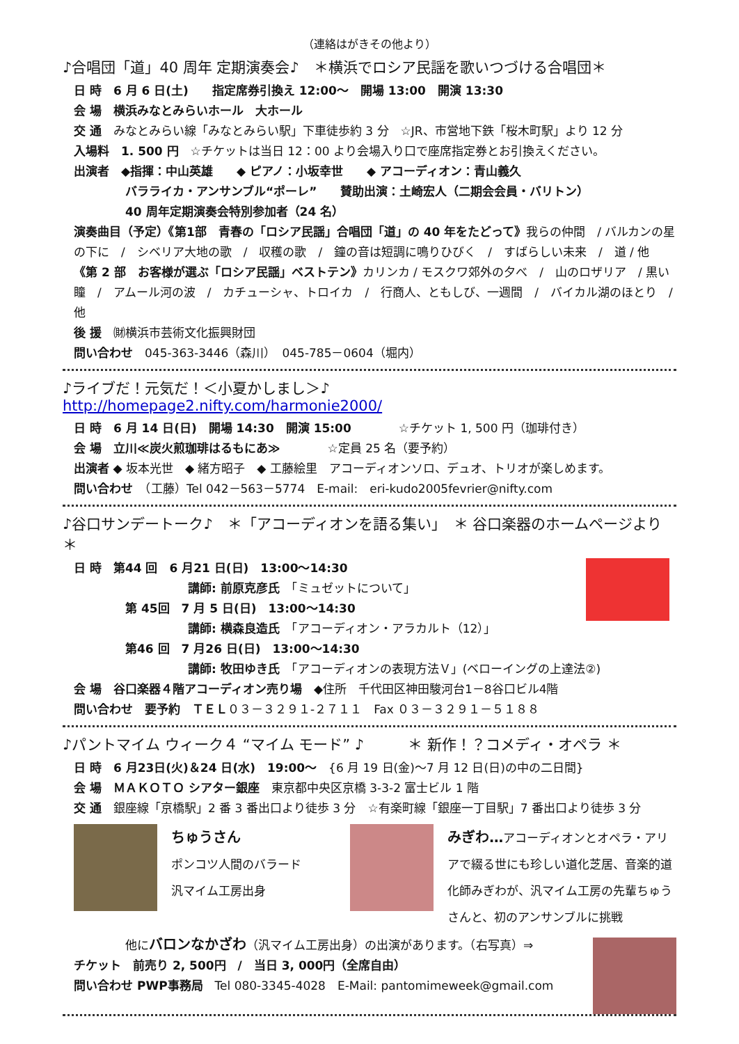（連絡はがきその他より）
♪合唱団「道」40 周年 定期演奏会♪　＊横浜でロシア民謡を歌いつづける合唱団＊
日 時　6 月 6 日(土)　　指定席券引換え 12:00～　開場 13:00　開演 13:30
会 場　横浜みなとみらいホール　大ホール
交 通　みなとみらい線「みなとみらい駅」下車徒歩約 3 分　☆JR、市営地下鉄「桜木町駅」より 12 分
入場料　1. 500 円　☆チケットは当日 12：00 より会場入り口で座席指定券とお引換えください。
出演者　◆指揮：中山英雄　　◆ ピアノ：小坂幸世　　◆ アコーディオン：青山義久
バラライカ・アンサンブル“ポーレ”　　賛助出演：土崎宏人（二期会会員・バリトン）
40 周年定期演奏会特別参加者（24 名）
演奏曲目（予定）《第1部　青春の「ロシア民謡」合唱団「道」の 40 年をたどって》我らの仲間　/ バルカンの星の下に　/　シベリア大地の歌　/　収穫の歌　/　鐘の音は短調に鳴りひびく　/　すばらしい未来　/　道 / 他
《第 2 部　お客様が選ぶ「ロシア民謡」ベストテン》カリンカ / モスクワ郊外の夕べ　/　山のロザリア　/ 黒い瞳　/　アムール河の波　/　カチューシャ、トロイカ　/　行商人、ともしび、一週間　/　バイカル湖のほとり　/　他
後 援　㈶横浜市芸術文化振興財団
問い合わせ　045-363-3446（森川）　045-785－0604（堀内）
♪ライブだ！元気だ！＜小夏かしまし＞♪　　　http://homepage2.nifty.com/harmonie2000/
日 時　6 月 14 日(日)　開場 14:30　開演 15:00　　　　☆チケット 1, 500 円（珈琲付き）
会 場　立川≪炭火煎珈琲はるもにあ≫　　　　☆定員 25 名（要予約）
出演者 ◆ 坂本光世　◆ 緒方昭子　◆ 工藤絵里　アコーディオンソロ、デュオ、トリオが楽しめます。
問い合わせ　（工藤）Tel 042－563－5774　E-mail:　eri-kudo2005fevrier@nifty.com
♪谷口サンデートーク♪　＊「アコーディオンを語る集い」　＊ 谷口楽器のホームページより ＊
日 時　第44 回　6 月21 日(日)　13:00～14:30
講師: 前原克彦氏　「ミュゼットについて」
第 45回　7 月 5 日(日)　13:00～14:30
講師: 横森良造氏　「アコーディオン・アラカルト（12）」
第46 回　7 月26 日(日)　13:00～14:30
講師: 牧田ゆき氏　「アコーディオンの表現方法Ｖ」(ベローイングの上達法②)
会 場　谷口楽器４階アコーディオン売り場　◆住所　千代田区神田駿河台1－8谷口ビル4階
問い合わせ　要予約　ＴＥＬ０３－３２９１-２７１１　Fax ０３－３２９１－５１８８
♪パントマイム ウィーク４ “マイム モード” ♪　　　＊ 新作！？コメディ・オペラ ＊
日 時　6 月23日(火)＆24 日(水)　19:00～　{6 月 19 日(金)～7 月 12 日(日)の中の二日間}
会 場　ＭＡＫＯＴＯ シアター銀座　東京都中央区京橋 3-3-2 富士ビル 1 階
交 通　銀座線「京橋駅」2 番 3 番出口より徒歩 3 分　☆有楽町線「銀座一丁目駅」7 番出口より徒歩 3 分
ちゅうさん
ポンコツ人間のバラード
汎マイム工房出身
みぎわ…アコーディオンとオペラ・アリアで綴る世にも珍しい道化芝居、音楽的道化師みぎわが、汎マイム工房の先輩ちゅうさんと、初のアンサンブルに挑戦
他にバロンなかざわ（汎マイム工房出身）の出演があります。（右写真）⇒
チケット　前売り 2, 500円　/　当日 3, 000円（全席自由）
問い合わせ PWP事務局　Tel 080-3345-4028　E-Mail: pantomimeweek@gmail.com